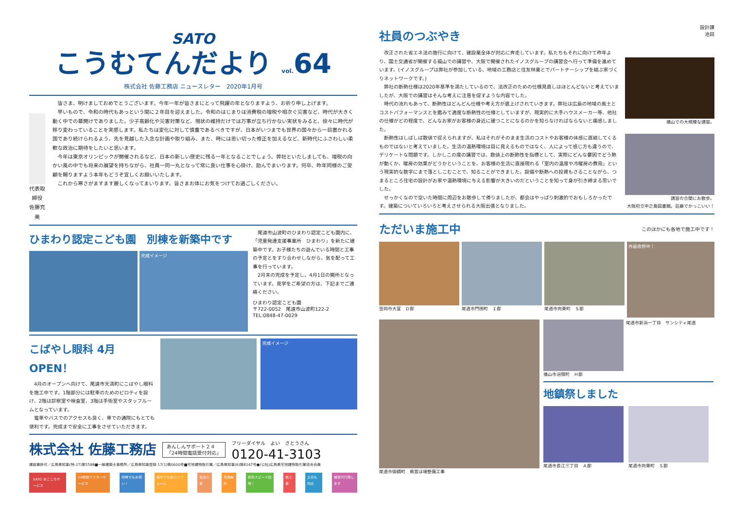SATO
こうむてんだより vol. 64
株式会社 佐藤工務店 ニュースレター　2020年1月号
代表取締役
佐藤充美
皆さま、明けましておめでとうございます。今年一年が皆さまにとって飛躍の年となりますよう、お祈り申し上げます。
早いもので、令和の時代もあっという間に２年目を迎えました。令和のはじまりは消費税の増税や相次ぐ災害など、時代が大きく動く中での幕開けでありました。少子高齢化や災害対策など、現状の維持だけでは万事が立ち行かない実状をみると、徐々に時代が移り変わっていることを実感します。私たちは変化に対して慎重であるべきですが、日本がいつまでも世界の国々から一目置かれる国であり続けられるよう、先を見越した入念な計画や取り組み、また、時には思い切った修正を加えるなど、新時代にふさわしい柔軟な政治に期待をしたいと思います。
今年は東京オリンピックが開催されるなど、日本の新しい歴史に残る一年となることでしょう。弊社といたしましても、増税の向かい風の中でも将来の展望を持ちながら、社員一同一丸となって常に良い仕事を心掛け、励んでまいります。何卒、昨年同様のご愛顧を賜りますよう本年もどうぞ宜しくお願いいたします。
これから寒さがますます厳しくなってまいります。皆さまお体にお気をつけてお過ごしください。
ひまわり認定こども園　別棟を新築中です
完成イメージ
尾道市山波町のひまわり認定こども園内に、「児童発達支援事業所　ひまわり」を新たに建築中です。お子様たちの遊んでいる時間と工事の予定とをすり合わせしながら、気を配って工事を行っています。
2月末の完成を予定し、4月1日の開所となっています。見学をご希望の方は、下記までご連絡ください。
ひまわり認定こども園
〒722-0052　尾道市山波町122-2
TEL:0848-47-0029
こばやし眼科 4月OPEN！
4月のオープンへ向けて、尾道市天満町にこばやし眼科を施工中です。1階部分には駐車のためのピロティを設け、2階は診察室や検査室、3階は手術室やスタッフルームとなっています。
電車やバスでのアクセスも良く、車での通院にもとても便利です。完成まで安全に工事をさせていただきます。
完成イメージ
株式会社 佐藤工務店
あんしんサポート２４
「24時間電話受付対応」
フリーダイヤル　よい　さとうさん
0120-41-3103
建設業許可／広島県知事(特-27)第5588■一級建築士事務所／広島県知事登録 17(1)第0600号■宅地建物取引業／広島県知事(6)第8147号●(公社)広島県宅地建物取引業協会会員
SATO まごころサービス 24時間アフターサービス 何時でもお伺い！ 留守でも安心リフォーム 追加工事 見積無料 即日スピード訪問！ 新工事 土日も対応 雑貨代行致します
社員のつぶやき
改正された省エネ法の施行に向けて、建設業全体が対応に奔走しています。私たちもそれに向けて昨年より、国土交通省が開催する福山での講習や、大阪で開催されたイノスグループの講習会へ行って準備を進めています。(イノスグループは弊社が参加している、地域の工務店と住友林業とでパートナーシップを結ぶ家づくりネットワークです。)
弊社の断熱仕様は2020年基準を満たしているので、法改正のための仕様見直しはほとんどないと考えていましたが、大阪での講習はそんな考えに注意を促すような内容でした。
時代の流れもあって、断熱性はどんどん仕様や考え方が底上げされていきます。弊社は広島の地域の風土とコストパフォーマンスとを鑑みて適度な断熱性の仕様としていますが、現実的に大手ハウスメーカー等、他社の仕様がどの程度で、どんなお家がお客様の身近に建つことになるのかを知らなければならないと痛感しました。
断熱性はしばしば数値で捉えられますが、私はそれがそのまま生活のコストやお客様の体感に直結してくるものではないと考えていました。生活の温熱環境は目に見えるものではなく、人によって感じ方も違うので、デリケートな問題です。しかしこの度の講習では、数値上の断熱性を指標として、実際にどんな要因でどう熱が動くか、暖房の効果がどうかということを、お客様の生活に直接現れる「室内の温度や冷暖房の費用」という現実的な数字にまで落としこむことで、知ることができました。設備や断熱への投資もさることながら、つまるところ住宅の設計がお家や温熱環境に与える影響が大きいのだということを知って身が引き締まる思いでした。
せっかくなので空いた時間に周辺をお散歩して帰りましたが、都会はやっぱり刺激的でおもしろかったです。建築についていろいろと考えさせられる大阪出張となりました。
設計課
池田
福山での大規模な講習。
講習の合間にお散歩。
大阪府立中之島図書館。荘厳でかっこいい！
ただいま施工中
このほかにも各地で施工中です！
笠岡市大冝　Ｄ邸 尾道市門田町　Ｉ邸 尾道市向東町　Ｓ邸
外装改修中！
尾道市御調町　県営ほ場整備工事 福山市沼隈町　Ｈ邸 尾道市新浜一丁目　サンシティ尾道
地鎮祭しました
尾道市長江三丁目　Ａ邸 尾道市向東町　Ｓ邸